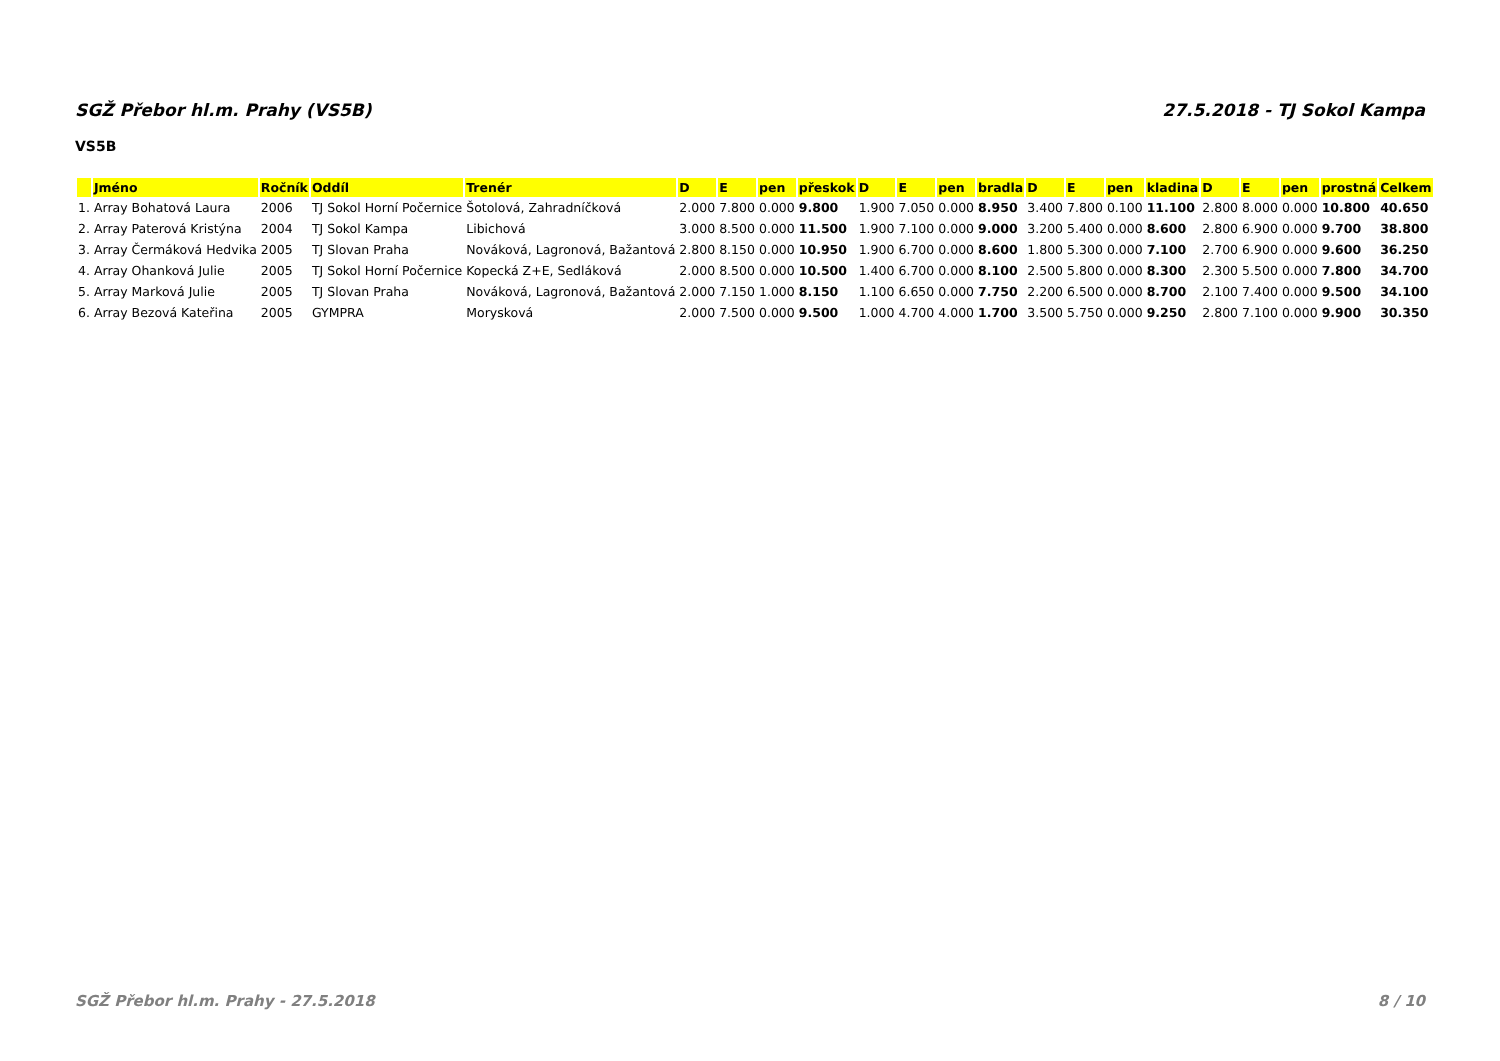SGŽ Přebor hl.m. Prahy (VS5B) 27.5.2018 - TJ Sokol Kampa
VS5B
| | Jméno | Ročník | Oddíl | Trenér | D | E | pen | přeskok | D | E | pen | bradla | D | E | pen | kladina | D | E | pen | prostná | Celkem |
| --- | --- | --- | --- | --- | --- | --- | --- | --- | --- | --- | --- | --- | --- | --- | --- | --- | --- | --- | --- | --- | --- |
| 1. | Array Bohatová Laura | 2006 | TJ Sokol Horní Počernice | Šotolová, Zahradníčková | 2.000 | 7.800 | 0.000 | 9.800 | 1.900 | 7.050 | 0.000 | 8.950 | 3.400 | 7.800 | 0.100 | 11.100 | 2.800 | 8.000 | 0.000 | 10.800 | 40.650 |
| 2. | Array Paterová Kristýna | 2004 | TJ Sokol Kampa | Libichová | 3.000 | 8.500 | 0.000 | 11.500 | 1.900 | 7.100 | 0.000 | 9.000 | 3.200 | 5.400 | 0.000 | 8.600 | 2.800 | 6.900 | 0.000 | 9.700 | 38.800 |
| 3. | Array Čermáková Hedvika | 2005 | TJ Slovan Praha | Nováková, Lagronová, Bažantová | 2.800 | 8.150 | 0.000 | 10.950 | 1.900 | 6.700 | 0.000 | 8.600 | 1.800 | 5.300 | 0.000 | 7.100 | 2.700 | 6.900 | 0.000 | 9.600 | 36.250 |
| 4. | Array Ohanková Julie | 2005 | TJ Sokol Horní Počernice | Kopecká Z+E, Sedláková | 2.000 | 8.500 | 0.000 | 10.500 | 1.400 | 6.700 | 0.000 | 8.100 | 2.500 | 5.800 | 0.000 | 8.300 | 2.300 | 5.500 | 0.000 | 7.800 | 34.700 |
| 5. | Array Marková Julie | 2005 | TJ Slovan Praha | Nováková, Lagronová, Bažantová | 2.000 | 7.150 | 1.000 | 8.150 | 1.100 | 6.650 | 0.000 | 7.750 | 2.200 | 6.500 | 0.000 | 8.700 | 2.100 | 7.400 | 0.000 | 9.500 | 34.100 |
| 6. | Array Bezová Kateřina | 2005 | GYMPRA | Morysková | 2.000 | 7.500 | 0.000 | 9.500 | 1.000 | 4.700 | 4.000 | 1.700 | 3.500 | 5.750 | 0.000 | 9.250 | 2.800 | 7.100 | 0.000 | 9.900 | 30.350 |
SGŽ Přebor hl.m. Prahy - 27.5.2018 8 / 10